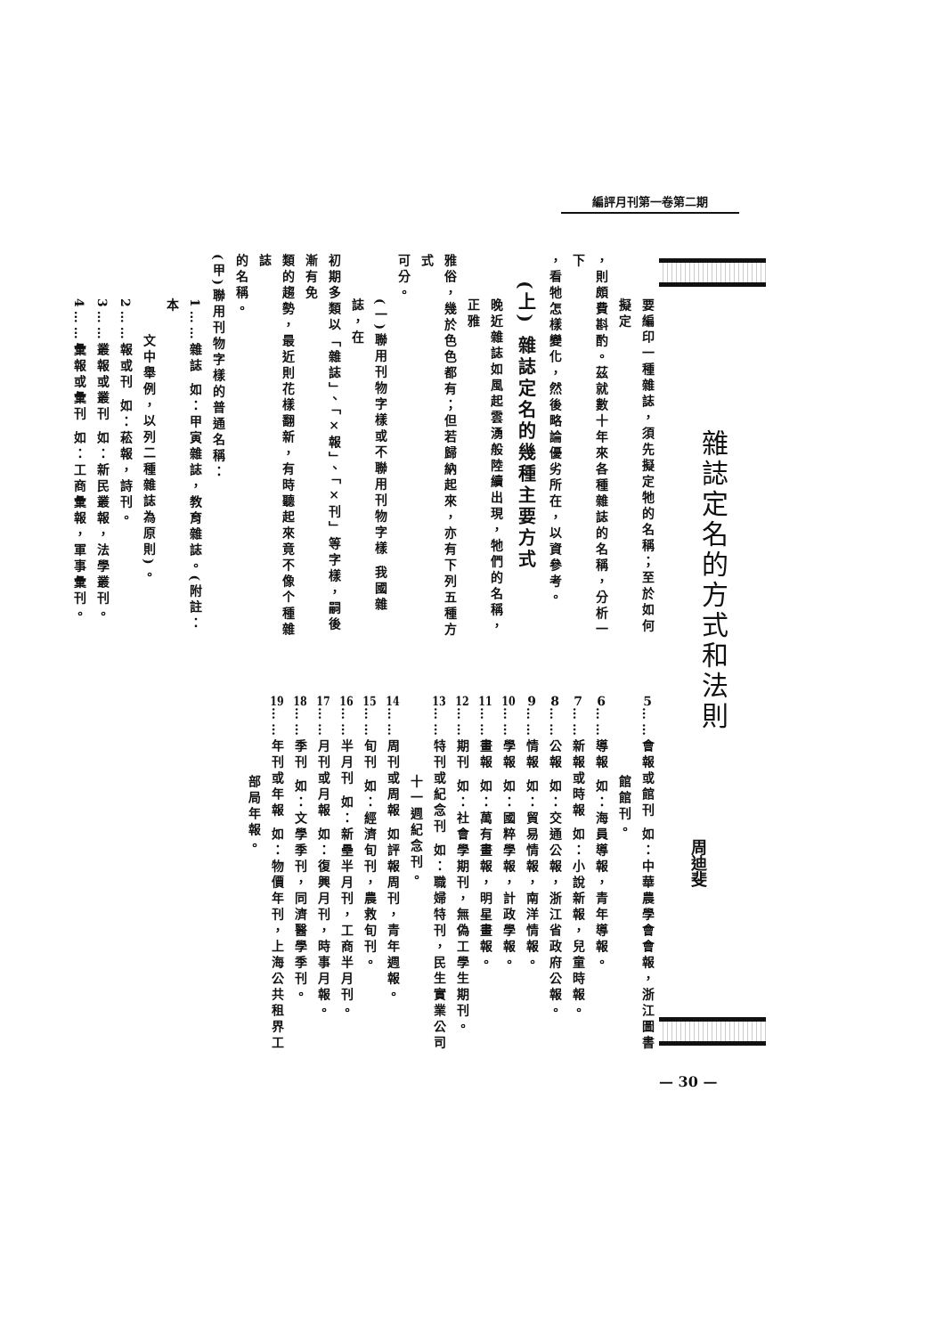編評月刊第一卷第二期
雜誌定名的方式和法則
周迪斐
要編印一種雜誌，須先擬定牠的名稱；至於如何擬定
，則頗費斟酌。茲就數十年來各種雜誌的名稱，分析一下
，看牠怎樣變化，然後略論優劣所在，以資參考。
(上) 雜誌定名的幾種主要方式
晚近雜誌如風起雲湧般陸續出現，牠們的名稱，正雅
雅俗，幾於色色都有；但若歸納起來，亦有下列五種方式
可分。
(一)聯用刊物字樣或不聯用刊物字樣 我國雜誌，在
初期多類以「雜誌」、「×報」、「×刊」等字樣，嗣後漸有免
類的趨勢，最近則花樣翻新，有時聽起來竟不像个種雜誌
的名稱。
(甲)聯用刊物字樣的普通名稱：
1……雜誌 如：甲寅雜誌，教育雜誌。(附註：本
文中舉例，以列二種雜誌為原則)。
2……報或刊 如：菘報，詩刊。
3……叢報或叢刊 如：新民叢報，法學叢刊。
4……彙報或彙刊 如：工商彙報，軍事彙刊。
5……會報或館刊 如：中華農學會會報，浙江圖書
館館刊。
6……導報 如：海員導報，青年導報。
7……新報或時報 如：小說新報，兒童時報。
8……公報 如：交通公報，浙江省政府公報。
9……情報 如：貿易情報，南洋情報。
10……學報 如：國粹學報，計政學報。
11……畫報 如：萬有畫報，明星畫報。
12……期刊 如：社會學期刊，無偽工學生期刊。
13……特刊或紀念刊 如：職婦特刊，民生實業公司
十一週紀念刊。
14……周刊或周報 如評報周刊，青年週報。
15……旬刊 如：經濟旬刊，農救旬刊。
16……半月刊 如：新壘半月刊，工商半月刊。
17……月刊或月報 如：復興月刊，時事月報。
18……季刊 如：文學季刊，同濟醫學季刊。
19……年刊或年報 如：物價年刊，上海公共租界工
部局年報。
— 30 —